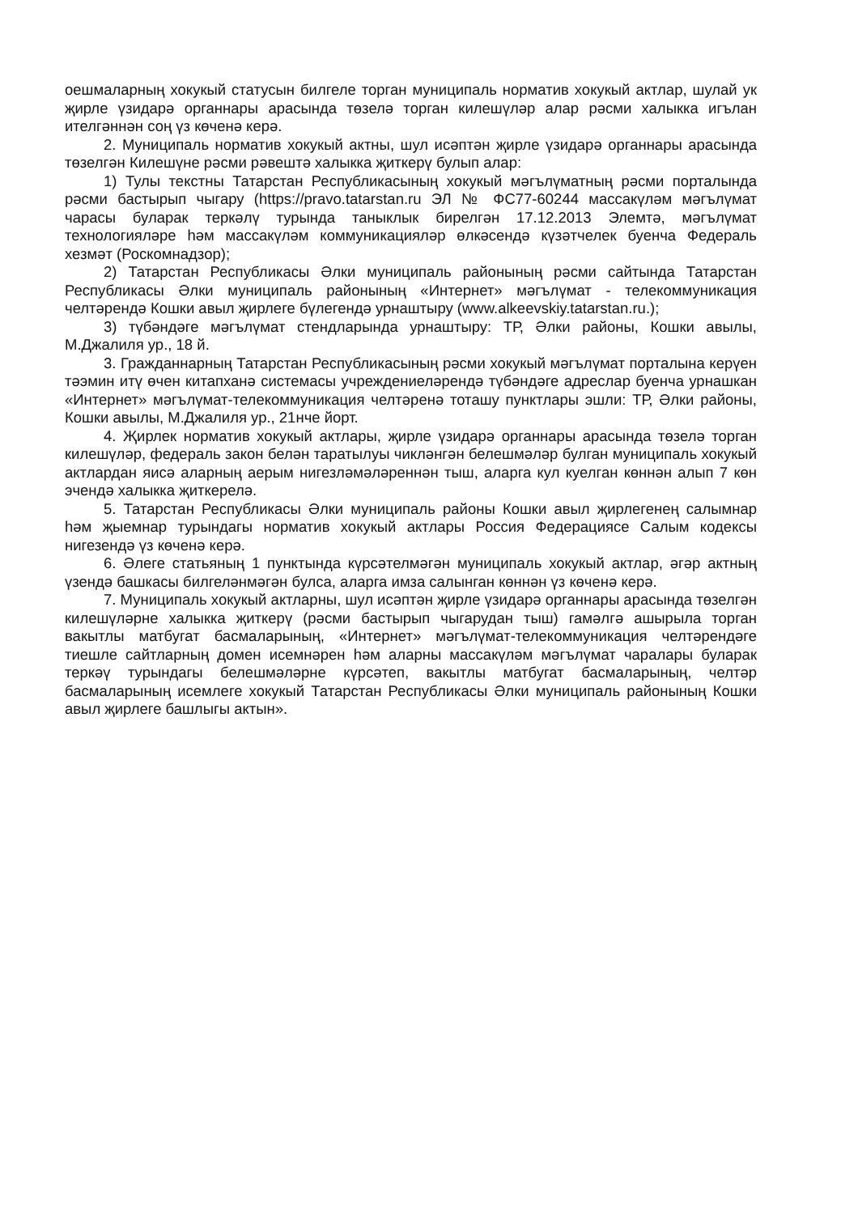оешмаларның хокукый статусын билгеле торган муниципаль норматив хокукый актлар, шулай ук җирле үзидарә органнары арасында төзелә торган килешүләр алар рәсми халыкка игълан ителгәннән соң үз көченә керә.
2. Муниципаль норматив хокукый актны, шул исәптән җирле үзидарә органнары арасында төзелгән Килешүне рәсми рәвештә халыкка җиткерү булып алар:
1) Тулы текстны Татарстан Республикасының хокукый мәгълүматның рәсми порталында рәсми бастырып чыгару (https://pravo.tatarstan.ru ЭЛ № ФС77-60244 массакүләм мәгълүмат чарасы буларак теркәлү турында таныклык бирелгән 17.12.2013 Элемтә, мәгълүмат технологияләре һәм массакүләм коммуникацияләр өлкәсендә күзәтчелек буенча Федераль хезмәт (Роскомнадзор);
2) Татарстан Республикасы Әлки муниципаль районының рәсми сайтында Татарстан Республикасы Әлки муниципаль районының «Интернет» мәгълүмат - телекоммуникация челтәрендә Кошки авыл җирлеге бүлегендә урнаштыру (www.alkeevskiy.tatarstan.ru.);
3) түбәндәге мәгълүмат стендларында урнаштыру: ТР, Әлки районы, Кошки авылы, М.Джалиля ур., 18 й.
3. Гражданнарның Татарстан Республикасының рәсми хокукый мәгълүмат порталына керүен тәэмин итү өчен китапханә системасы учреждениеләрендә түбәндәге адреслар буенча урнашкан «Интернет» мәгълүмат-телекоммуникация челтәренә тоташу пунктлары эшли: ТР, Әлки районы, Кошки авылы, М.Джалиля ур., 21нче йорт.
4. Җирлек норматив хокукый актлары, җирле үзидарә органнары арасында төзелә торган килешүләр, федераль закон белән таратылуы чикләнгән белешмәләр булган муниципаль хокукый актлардан яисә аларның аерым нигезләмәләреннән тыш, аларга кул куелган көннән алып 7 көн эчендә халыкка җиткерелә.
5. Татарстан Республикасы Әлки муниципаль районы Кошки авыл җирлегенең салымнар һәм җыемнар турындагы норматив хокукый актлары Россия Федерациясе Салым кодексы нигезендә үз көченә керә.
6. Әлеге статьяның 1 пунктында күрсәтелмәгән муниципаль хокукый актлар, әгәр актның үзендә башкасы билгеләнмәгән булса, аларга имза салынган көннән үз көченә керә.
7. Муниципаль хокукый актларны, шул исәптән җирле үзидарә органнары арасында төзелгән килешүләрне халыкка җиткерү (рәсми бастырып чыгарудан тыш) гамәлгә ашырыла торган вакытлы матбугат басмаларының, «Интернет» мәгълүмат-телекоммуникация челтәрендәге тиешле сайтларның домен исемнәрен һәм аларны массакүләм мәгълүмат чаралары буларак теркәү турындагы белешмәләрне күрсәтеп, вакытлы матбугат басмаларының, челтәр басмаларының исемлеге хокукый Татарстан Республикасы Әлки муниципаль районының Кошки авыл җирлеге башлыгы актын».